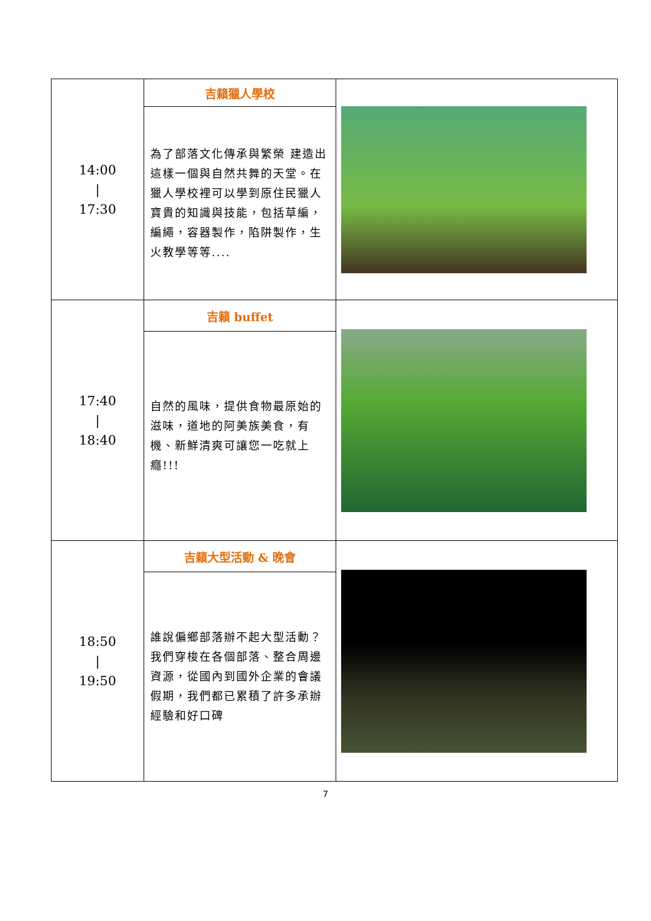| 14:00 / 17:30 | 吉籟獵人學校 | |
| | 為了部落文化傳承與繁榮 建造出這樣一個與自然共舞的天堂。在獵人學校裡可以學到原住民獵人寶貴的知識與技能，包括草編，編繩，容器製作，陷阱製作，生火教學等等.... | |
| 17:40 / 18:40 | 吉籟 buffet | |
| | 自然的風味，提供食物最原始的滋味，道地的阿美族美食，有機、新鮮清爽可讓您一吃就上癮!!! | |
| 18:50 / 19:50 | 吉籟大型活動 & 晚會 | |
| | 誰說偏鄉部落辦不起大型活動？我們穿梭在各個部落、整合周邊資源，從國內到國外企業的會議假期，我們都已累積了許多承辦經驗和好口碑 | |
7